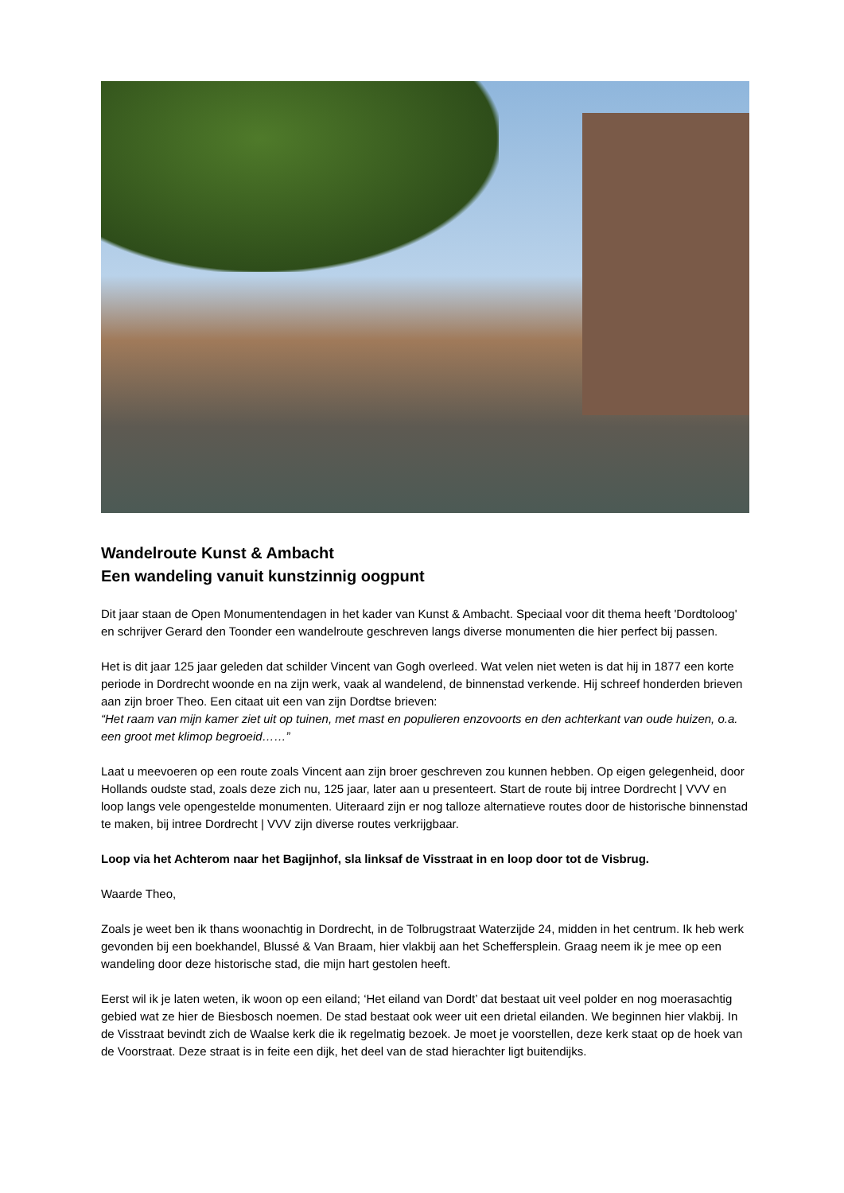Wandelroute Kunst & Ambacht
Een wandeling vanuit kunstzinnig oogpunt
Dit jaar staan de Open Monumentendagen in het kader van Kunst & Ambacht. Speciaal voor dit thema heeft 'Dordtoloog' en schrijver Gerard den Toonder een wandelroute geschreven langs diverse monumenten die hier perfect bij passen.
Het is dit jaar 125 jaar geleden dat schilder Vincent van Gogh overleed. Wat velen niet weten is dat hij in 1877 een korte periode in Dordrecht woonde en na zijn werk, vaak al wandelend, de binnenstad verkende. Hij schreef honderden brieven aan zijn broer Theo. Een citaat uit een van zijn Dordtse brieven:
“Het raam van mijn kamer ziet uit op tuinen, met mast en populieren enzovoorts en den achterkant van oude huizen, o.a. een groot met klimop begroeid……”
Laat u meevoeren op een route zoals Vincent aan zijn broer geschreven zou kunnen hebben. Op eigen gelegenheid, door Hollands oudste stad, zoals deze zich nu, 125 jaar, later aan u presenteert. Start de route bij intree Dordrecht | VVV en loop langs vele opengestelde monumenten. Uiteraard zijn er nog talloze alternatieve routes door de historische binnenstad te maken, bij intree Dordrecht | VVV zijn diverse routes verkrijgbaar.
Loop via het Achterom naar het Bagijnhof, sla linksaf de Visstraat in en loop door tot de Visbrug.
Waarde Theo,
Zoals je weet ben ik thans woonachtig in Dordrecht, in de Tolbrugstraat Waterzijde 24, midden in het centrum. Ik heb werk gevonden bij een boekhandel, Blussé & Van Braam, hier vlakbij aan het Scheffersplein. Graag neem ik je mee op een wandeling door deze historische stad, die mijn hart gestolen heeft.
Eerst wil ik je laten weten, ik woon op een eiland; ‘Het eiland van Dordt’ dat bestaat uit veel polder en nog moerasachtig gebied wat ze hier de Biesbosch noemen. De stad bestaat ook weer uit een drietal eilanden. We beginnen hier vlakbij. In de Visstraat bevindt zich de Waalse kerk die ik regelmatig bezoek. Je moet je voorstellen, deze kerk staat op de hoek van de Voorstraat. Deze straat is in feite een dijk, het deel van de stad hierachter ligt buitendijks.